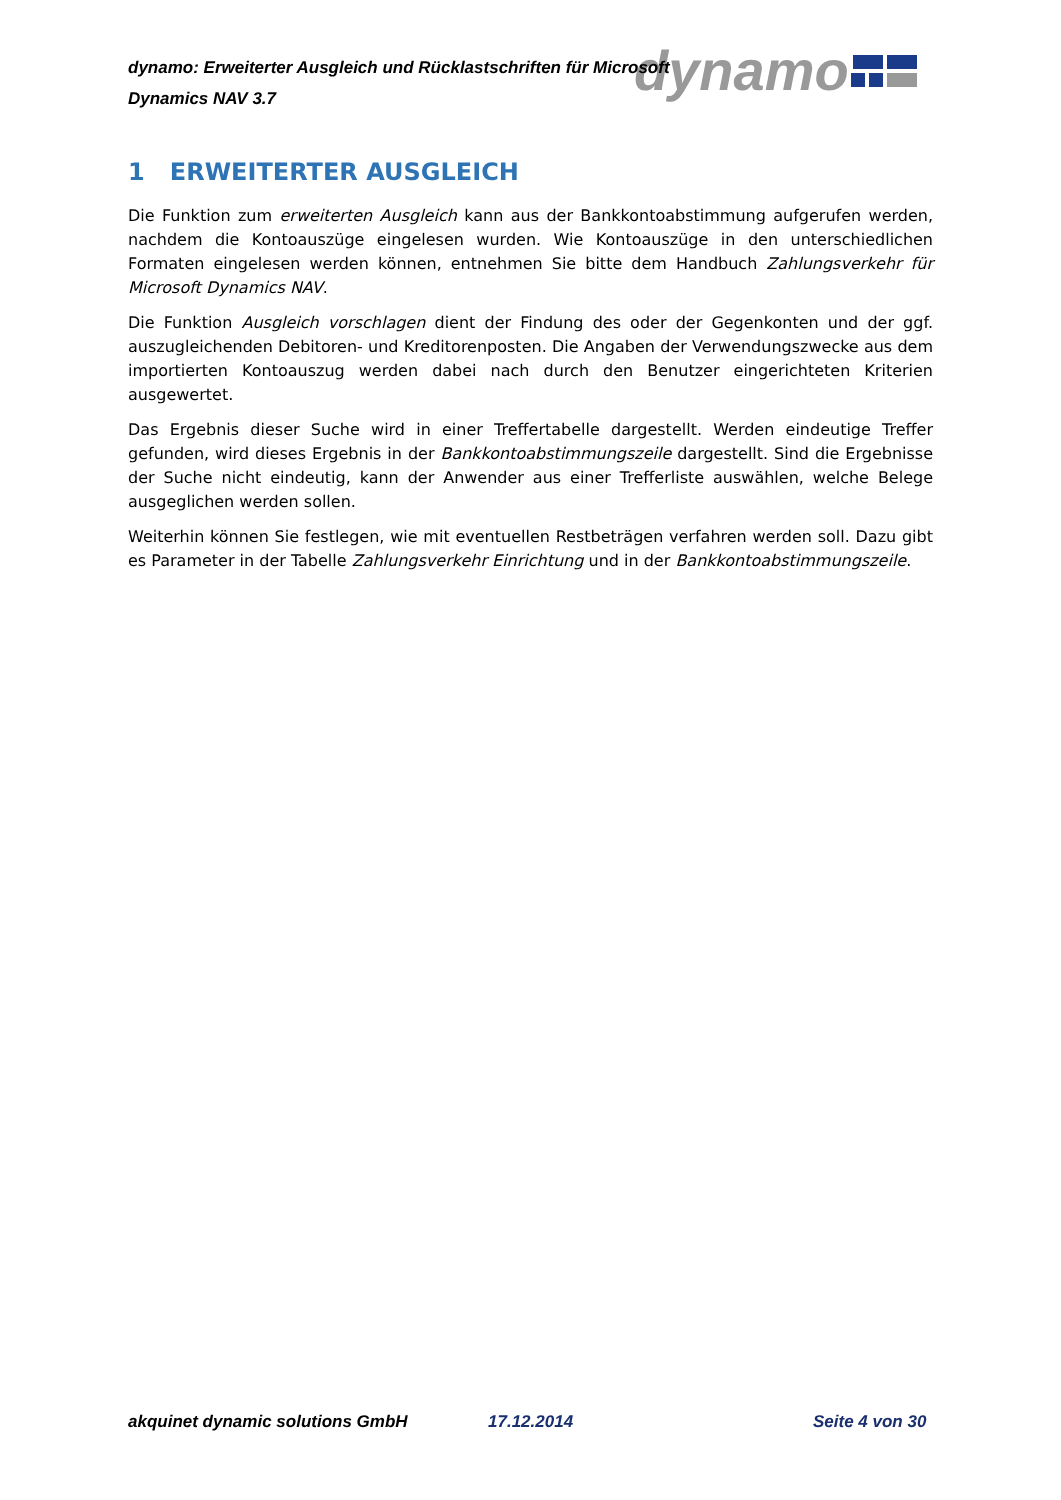dynamo
dynamo: Erweiterter Ausgleich und Rücklastschriften für Microsoft Dynamics NAV 3.7
1 ERWEITERTER AUSGLEICH
Die Funktion zum erweiterten Ausgleich kann aus der Bankkontoabstimmung aufgerufen werden, nachdem die Kontoauszüge eingelesen wurden. Wie Kontoauszüge in den unterschiedlichen Formaten eingelesen werden können, entnehmen Sie bitte dem Handbuch Zahlungsverkehr für Microsoft Dynamics NAV.
Die Funktion Ausgleich vorschlagen dient der Findung des oder der Gegenkonten und der ggf. auszugleichenden Debitoren- und Kreditorenposten. Die Angaben der Verwendungszwecke aus dem importierten Kontoauszug werden dabei nach durch den Benutzer eingerichteten Kriterien ausgewertet.
Das Ergebnis dieser Suche wird in einer Treffertabelle dargestellt. Werden eindeutige Treffer gefunden, wird dieses Ergebnis in der Bankkontoabstimmungszeile dargestellt. Sind die Ergebnisse der Suche nicht eindeutig, kann der Anwender aus einer Trefferliste auswählen, welche Belege ausgeglichen werden sollen.
Weiterhin können Sie festlegen, wie mit eventuellen Restbeträgen verfahren werden soll. Dazu gibt es Parameter in der Tabelle Zahlungsverkehr Einrichtung und in der Bankkontoabstimmungszeile.
akquinet dynamic solutions GmbH 17.12.2014 Seite 4 von 30